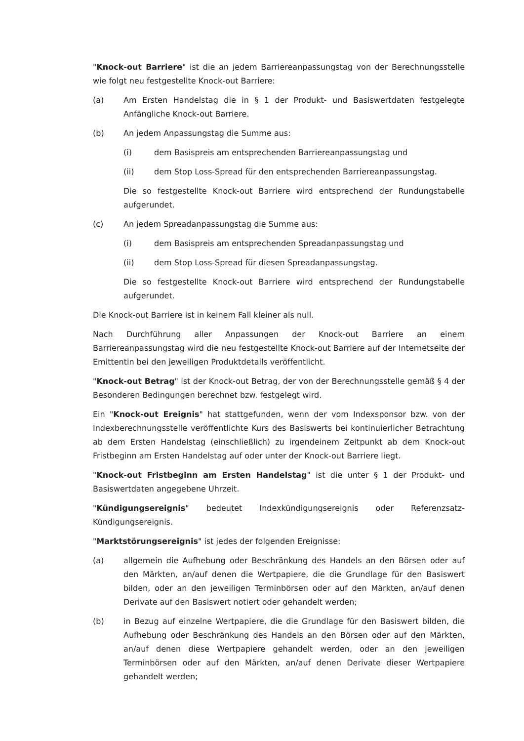"Knock-out Barriere" ist die an jedem Barriereanpassungstag von der Berechnungsstelle wie folgt neu festgestellte Knock-out Barriere:
(a) Am Ersten Handelstag die in § 1 der Produkt- und Basiswertdaten festgelegte Anfängliche Knock-out Barriere.
(b) An jedem Anpassungstag die Summe aus:
(i) dem Basispreis am entsprechenden Barriereanpassungstag und
(ii) dem Stop Loss-Spread für den entsprechenden Barriereanpassungstag.
Die so festgestellte Knock-out Barriere wird entsprechend der Rundungstabelle aufgerundet.
(c) An jedem Spreadanpassungstag die Summe aus:
(i) dem Basispreis am entsprechenden Spreadanpassungstag und
(ii) dem Stop Loss-Spread für diesen Spreadanpassungstag.
Die so festgestellte Knock-out Barriere wird entsprechend der Rundungstabelle aufgerundet.
Die Knock-out Barriere ist in keinem Fall kleiner als null.
Nach Durchführung aller Anpassungen der Knock-out Barriere an einem Barriereanpassungstag wird die neu festgestellte Knock-out Barriere auf der Internetseite der Emittentin bei den jeweiligen Produktdetails veröffentlicht.
"Knock-out Betrag" ist der Knock-out Betrag, der von der Berechnungsstelle gemäß § 4 der Besonderen Bedingungen berechnet bzw. festgelegt wird.
Ein "Knock-out Ereignis" hat stattgefunden, wenn der vom Indexsponsor bzw. von der Indexberechnungsstelle veröffentlichte Kurs des Basiswerts bei kontinuierlicher Betrachtung ab dem Ersten Handelstag (einschließlich) zu irgendeinem Zeitpunkt ab dem Knock-out Fristbeginn am Ersten Handelstag auf oder unter der Knock-out Barriere liegt.
"Knock-out Fristbeginn am Ersten Handelstag" ist die unter § 1 der Produkt- und Basiswertdaten angegebene Uhrzeit.
"Kündigungsereignis" bedeutet Indexkündigungsereignis oder Referenzsatz-Kündigungsereignis.
"Marktstörungsereignis" ist jedes der folgenden Ereignisse:
(a) allgemein die Aufhebung oder Beschränkung des Handels an den Börsen oder auf den Märkten, an/auf denen die Wertpapiere, die die Grundlage für den Basiswert bilden, oder an den jeweiligen Terminbörsen oder auf den Märkten, an/auf denen Derivate auf den Basiswert notiert oder gehandelt werden;
(b) in Bezug auf einzelne Wertpapiere, die die Grundlage für den Basiswert bilden, die Aufhebung oder Beschränkung des Handels an den Börsen oder auf den Märkten, an/auf denen diese Wertpapiere gehandelt werden, oder an den jeweiligen Terminbörsen oder auf den Märkten, an/auf denen Derivate dieser Wertpapiere gehandelt werden;